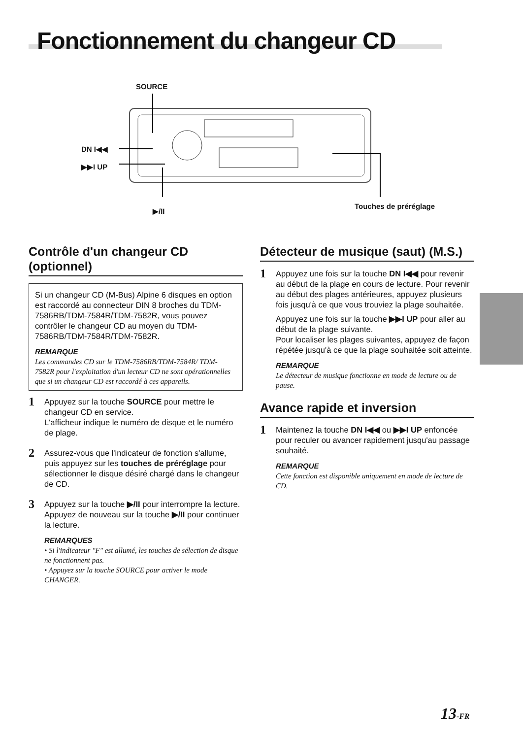Fonctionnement du changeur CD
SOURCE
DN I◀◀
▶▶I UP
▶/II
Touches de préréglage
Contrôle d'un changeur CD (optionnel)
Si un changeur CD (M-Bus) Alpine 6 disques en option est raccordé au connecteur DIN 8 broches du TDM-7586RB/TDM-7584R/TDM-7582R, vous pouvez contrôler le changeur CD au moyen du TDM-7586RB/TDM-7584R/TDM-7582R.
REMARQUE
Les commandes CD sur le TDM-7586RB/TDM-7584R/ TDM-7582R pour l'exploitation d'un lecteur CD ne sont opérationnelles que si un changeur CD est raccordé à ces appareils.
1
Appuyez sur la touche SOURCE pour mettre le changeur CD en service.
L'afficheur indique le numéro de disque et le numéro de plage.
2
Assurez-vous que l'indicateur de fonction s'allume, puis appuyez sur les touches de préréglage pour sélectionner le disque désiré chargé dans le changeur de CD.
3
Appuyez sur la touche ▶/II pour interrompre la lecture.
Appuyez de nouveau sur la touche ▶/II pour continuer la lecture.
REMARQUES
• Si l'indicateur "F" est allumé, les touches de sélection de disque ne fonctionnent pas.
• Appuyez sur la touche SOURCE pour activer le mode CHANGER.
Détecteur de musique (saut) (M.S.)
1
Appuyez une fois sur la touche DN I◀◀ pour revenir au début de la plage en cours de lecture. Pour revenir au début des plages antérieures, appuyez plusieurs fois jusqu'à ce que vous trouviez la plage souhaitée.
Appuyez une fois sur la touche ▶▶I UP pour aller au début de la plage suivante.
Pour localiser les plages suivantes, appuyez de façon répétée jusqu'à ce que la plage souhaitée soit atteinte.
REMARQUE
Le détecteur de musique fonctionne en mode de lecture ou de pause.
Avance rapide et inversion
1
Maintenez la touche DN I◀◀ ou ▶▶I UP enfoncée pour reculer ou avancer rapidement jusqu'au passage souhaité.
REMARQUE
Cette fonction est disponible uniquement en mode de lecture de CD.
13-FR